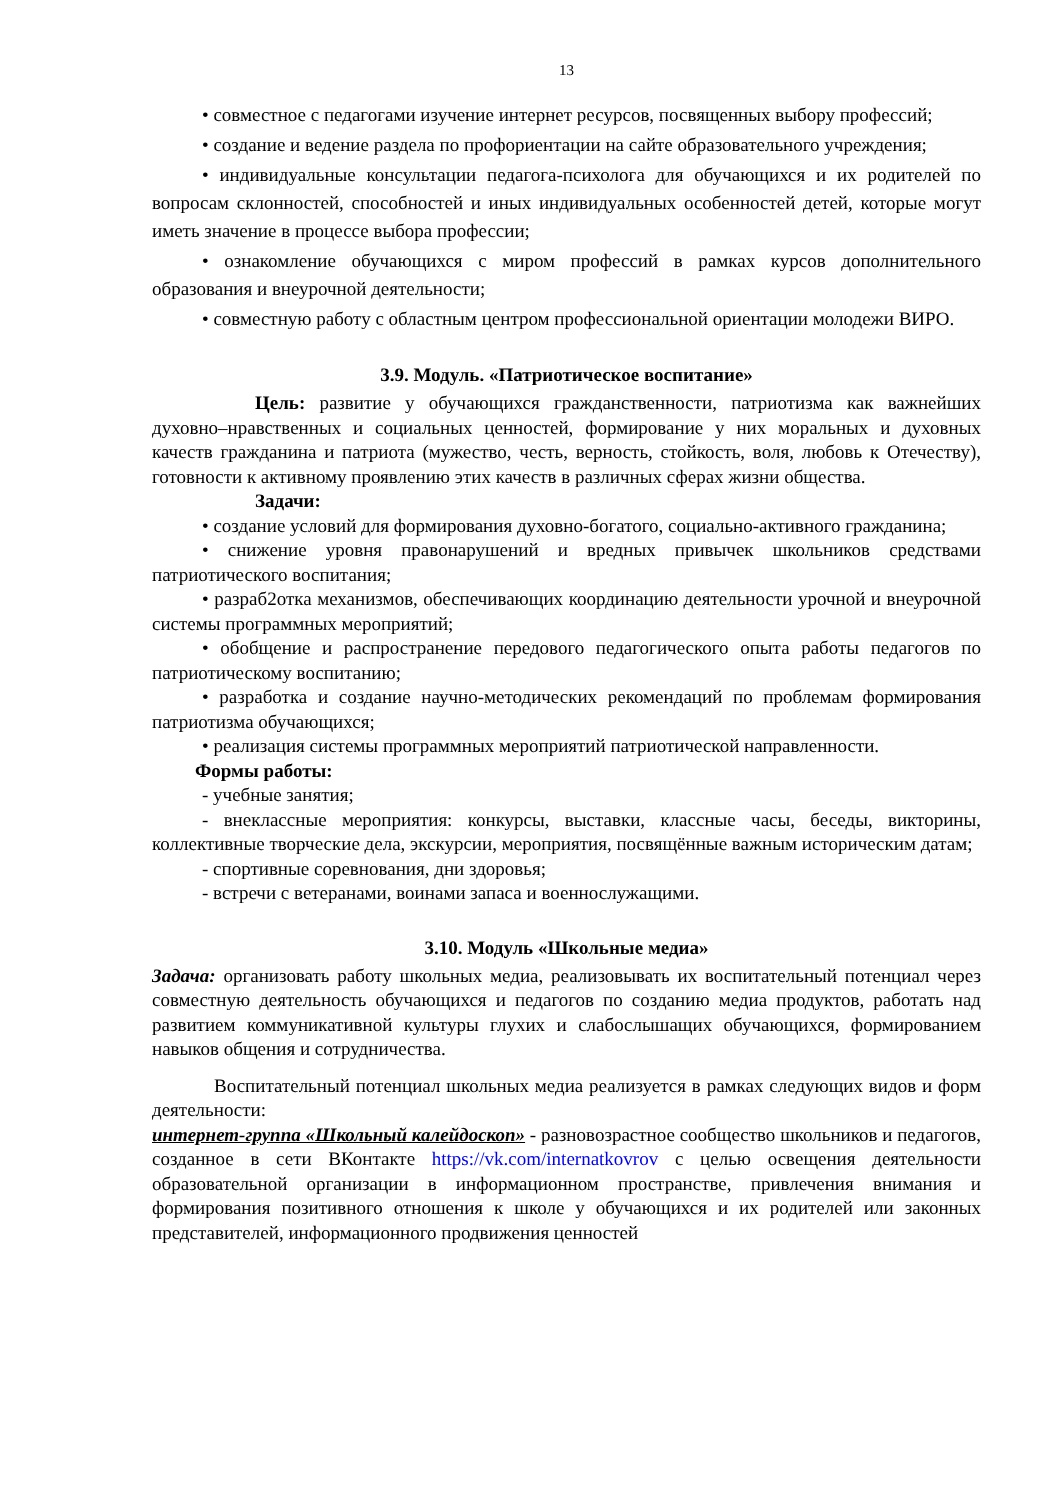13
• совместное с педагогами изучение интернет ресурсов, посвященных выбору профессий;
• создание и ведение раздела по профориентации на сайте образовательного учреждения;
• индивидуальные консультации педагога-психолога для обучающихся и их родителей по вопросам склонностей, способностей и иных индивидуальных особенностей детей, которые могут иметь значение в процессе выбора профессии;
• ознакомление обучающихся с миром профессий в рамках курсов дополнительного образования и внеурочной деятельности;
• совместную работу с областным центром профессиональной ориентации молодежи ВИРО.
3.9. Модуль. «Патриотическое воспитание»
Цель: развитие у обучающихся гражданственности, патриотизма как важнейших духовно–нравственных и социальных ценностей, формирование у них моральных и духовных качеств гражданина и патриота (мужество, честь, верность, стойкость, воля, любовь к Отечеству), готовности к активному проявлению этих качеств в различных сферах жизни общества.
Задачи:
• создание условий для формирования духовно-богатого, социально-активного гражданина;
• снижение уровня правонарушений и вредных привычек школьников средствами патриотического воспитания;
• разраб2отка механизмов, обеспечивающих координацию деятельности урочной и внеурочной системы программных мероприятий;
• обобщение и распространение передового педагогического опыта работы педагогов по патриотическому воспитанию;
• разработка и создание научно-методических рекомендаций по проблемам формирования патриотизма обучающихся;
• реализация системы программных мероприятий патриотической направленности.
Формы работы:
- учебные занятия;
- внеклассные мероприятия: конкурсы, выставки, классные часы, беседы, викторины, коллективные творческие дела, экскурсии, мероприятия, посвящённые важным историческим датам;
- спортивные соревнования, дни здоровья;
- встречи с ветеранами, воинами запаса и военнослужащими.
3.10. Модуль «Школьные медиа»
Задача: организовать работу школьных медиа, реализовывать их воспитательный потенциал через совместную деятельность обучающихся и педагогов по созданию медиа продуктов, работать над развитием коммуникативной культуры глухих и слабослышащих обучающихся, формированием навыков общения и сотрудничества.
Воспитательный потенциал школьных медиа реализуется в рамках следующих видов и форм деятельности:
интернет-группа «Школьный калейдоскоп» - разновозрастное сообщество школьников и педагогов, созданное в сети ВКонтакте https://vk.com/internatkovrov с целью освещения деятельности образовательной организации в информационном пространстве, привлечения внимания и формирования позитивного отношения к школе у обучающихся и их родителей или законных представителей, информационного продвижения ценностей